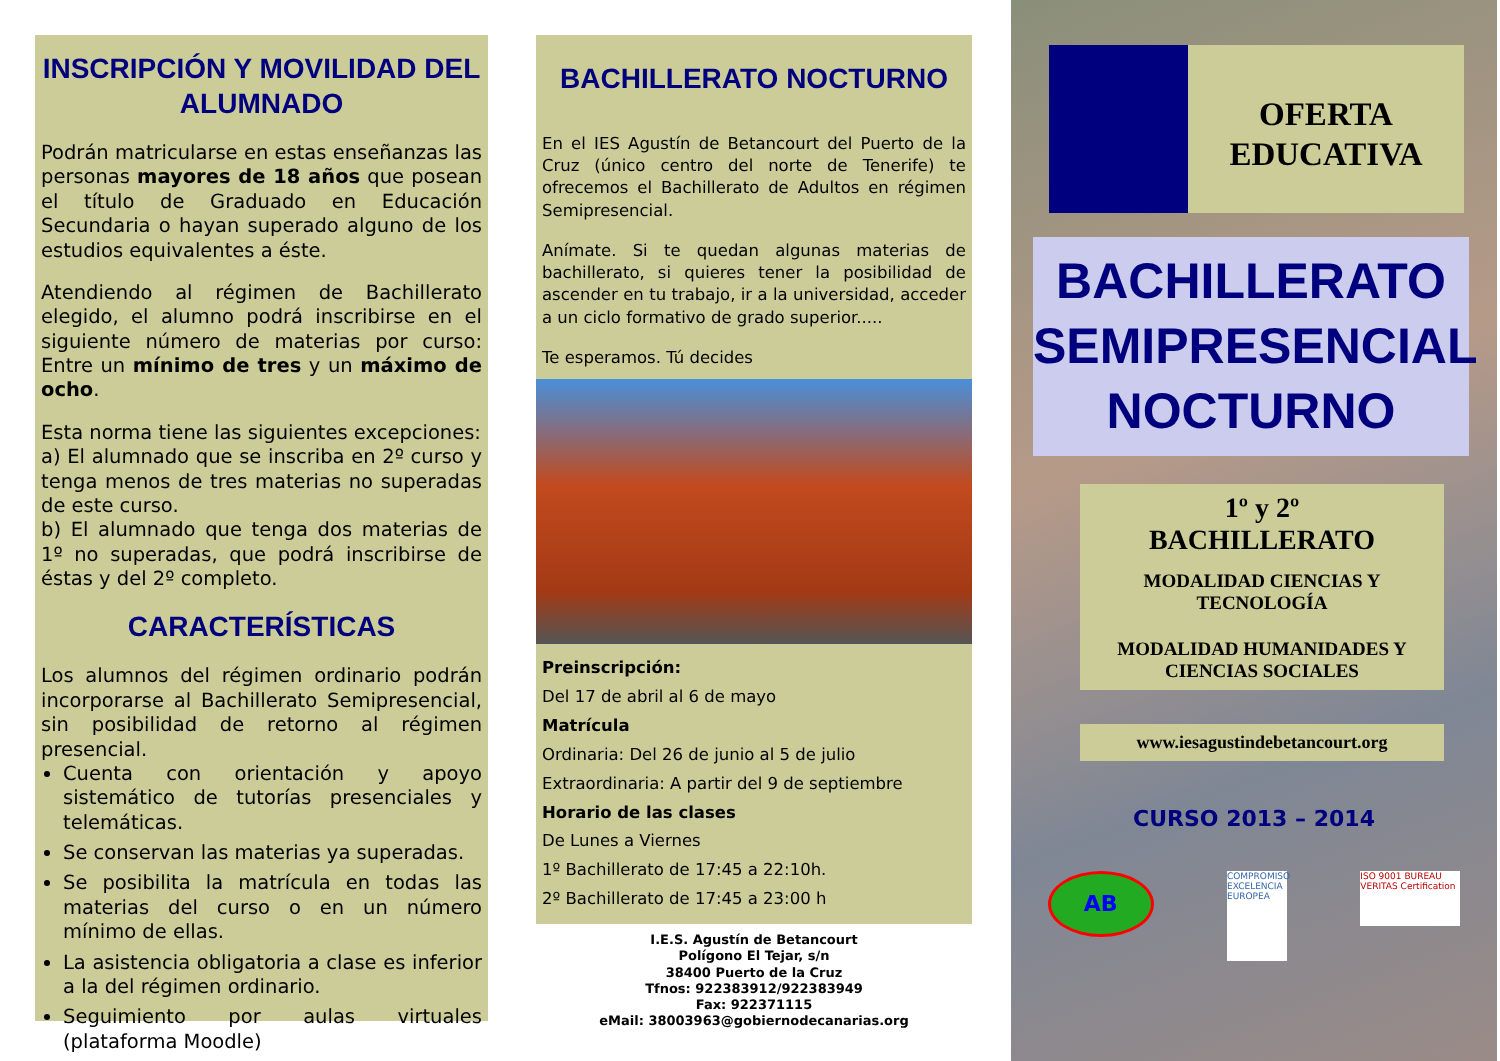INSCRIPCIÓN Y MOVILIDAD DEL ALUMNADO
Podrán matricularse en estas enseñanzas las personas mayores de 18 años que posean el título de Graduado en Educación Secundaria o hayan superado alguno de los estudios equivalentes a éste.
Atendiendo al régimen de Bachillerato elegido, el alumno podrá inscribirse en el siguiente número de materias por curso: Entre un mínimo de tres y un máximo de ocho.
Esta norma tiene las siguientes excepciones:
a) El alumnado que se inscriba en 2º curso y tenga menos de tres materias no superadas de este curso.
b) El alumnado que tenga dos materias de 1º no superadas, que podrá inscribirse de éstas y del 2º completo.
CARACTERÍSTICAS
Los alumnos del régimen ordinario podrán incorporarse al Bachillerato Semipresencial, sin posibilidad de retorno al régimen presencial.
Cuenta con orientación y apoyo sistemático de tutorías presenciales y telemáticas.
Se conservan las materias ya superadas.
Se posibilita la matrícula en todas las materias del curso o en un número mínimo de ellas.
La asistencia obligatoria a clase es inferior a la del régimen ordinario.
Seguimiento por aulas virtuales (plataforma Moodle)
BACHILLERATO NOCTURNO
En el IES Agustín de Betancourt del Puerto de la Cruz (único centro del norte de Tenerife) te ofrecemos el Bachillerato de Adultos en régimen Semipresencial.
Anímate. Si te quedan algunas materias de bachillerato, si quieres tener la posibilidad de ascender en tu trabajo, ir a la universidad, acceder a un ciclo formativo de grado superior.....
Te esperamos. Tú decides
Preinscripción:
Del 17 de abril al 6 de mayo
Matrícula
Ordinaria: Del 26 de junio al 5 de julio
Extraordinaria: A partir del 9 de septiembre
Horario de las clases
De Lunes a Viernes
1º Bachillerato de 17:45 a 22:10h.
2º Bachillerato de 17:45 a 23:00 h
I.E.S. Agustín de Betancourt
Polígono El Tejar, s/n
38400 Puerto de la Cruz
Tfnos: 922383912/922383949
Fax: 922371115
eMail: 38003963@gobiernodecanarias.org
OFERTA EDUCATIVA
BACHILLERATO SEMIPRESENCIAL NOCTURNO
1º y 2º
BACHILLERATO
MODALIDAD CIENCIAS Y TECNOLOGÍA
MODALIDAD HUMANIDADES Y CIENCIAS SOCIALES
www.iesagustindebetancourt.org
CURSO 2013 – 2014
AB
COMPROMISO EXCELENCIA EUROPEA
ISO 9001 BUREAU VERITAS Certification